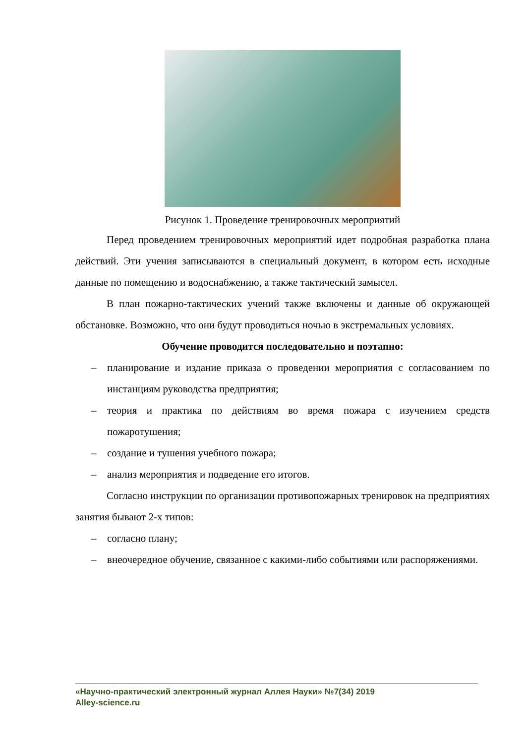Рисунок 1. Проведение тренировочных мероприятий
Перед проведением тренировочных мероприятий идет подробная разработка плана действий. Эти учения записываются в специальный документ, в котором есть исходные данные по помещению и водоснабжению, а также тактический замысел.
В план пожарно-тактических учений также включены и данные об окружающей обстановке. Возможно, что они будут проводиться ночью в экстремальных условиях.
Обучение проводится последовательно и поэтапно:
– планирование и издание приказа о проведении мероприятия с согласованием по инстанциям руководства предприятия;
– теория и практика по действиям во время пожара с изучением средств пожаротушения;
– создание и тушения учебного пожара;
– анализ мероприятия и подведение его итогов.
Согласно инструкции по организации противопожарных тренировок на предприятиях занятия бывают 2-х типов:
– согласно плану;
– внеочередное обучение, связанное с какими-либо событиями или распоряжениями.
«Научно-практический электронный журнал Аллея Науки» №7(34) 2019
Alley-science.ru